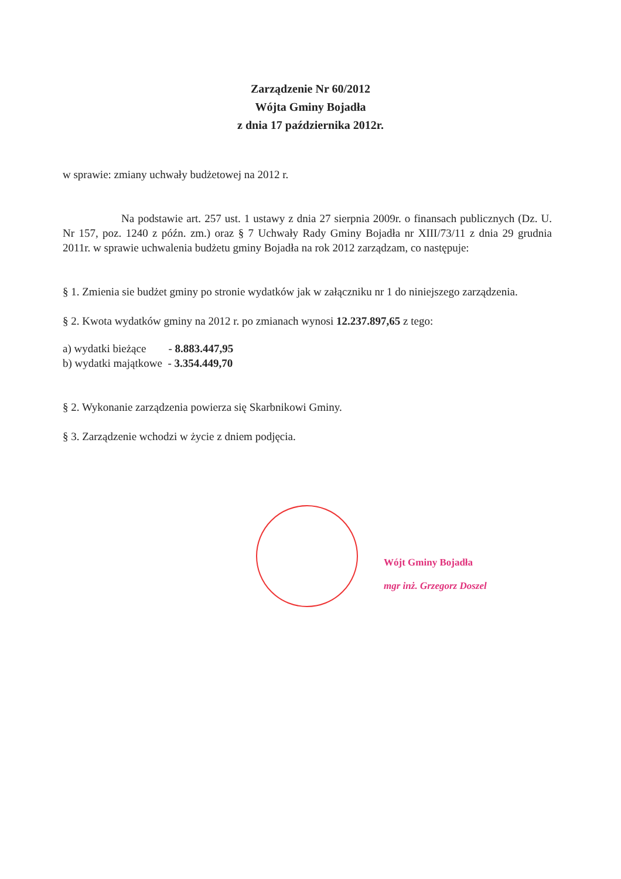Zarządzenie Nr 60/2012
Wójta Gminy Bojadła
z dnia 17 października 2012r.
w sprawie: zmiany uchwały budżetowej na 2012 r.
Na podstawie art. 257 ust. 1 ustawy z dnia 27 sierpnia 2009r. o finansach publicznych (Dz. U. Nr 157, poz. 1240 z późn. zm.) oraz § 7 Uchwały Rady Gminy Bojadła nr XIII/73/11 z dnia 29 grudnia 2011r. w sprawie uchwalenia budżetu gminy Bojadła na rok 2012 zarządzam, co następuje:
§ 1. Zmienia sie budżet gminy po stronie wydatków jak w załączniku nr 1 do niniejszego zarządzenia.
§ 2. Kwota wydatków gminy na 2012 r. po zmianach wynosi 12.237.897,65 z tego:
a) wydatki bieżące - 8.883.447,95
b) wydatki majątkowe - 3.354.449,70
§ 2. Wykonanie zarządzenia powierza się Skarbnikowi Gminy.
§ 3. Zarządzenie wchodzi w życie z dniem podjęcia.
Wójt Gminy Bojadła
mgr inż. Grzegorz Doszel